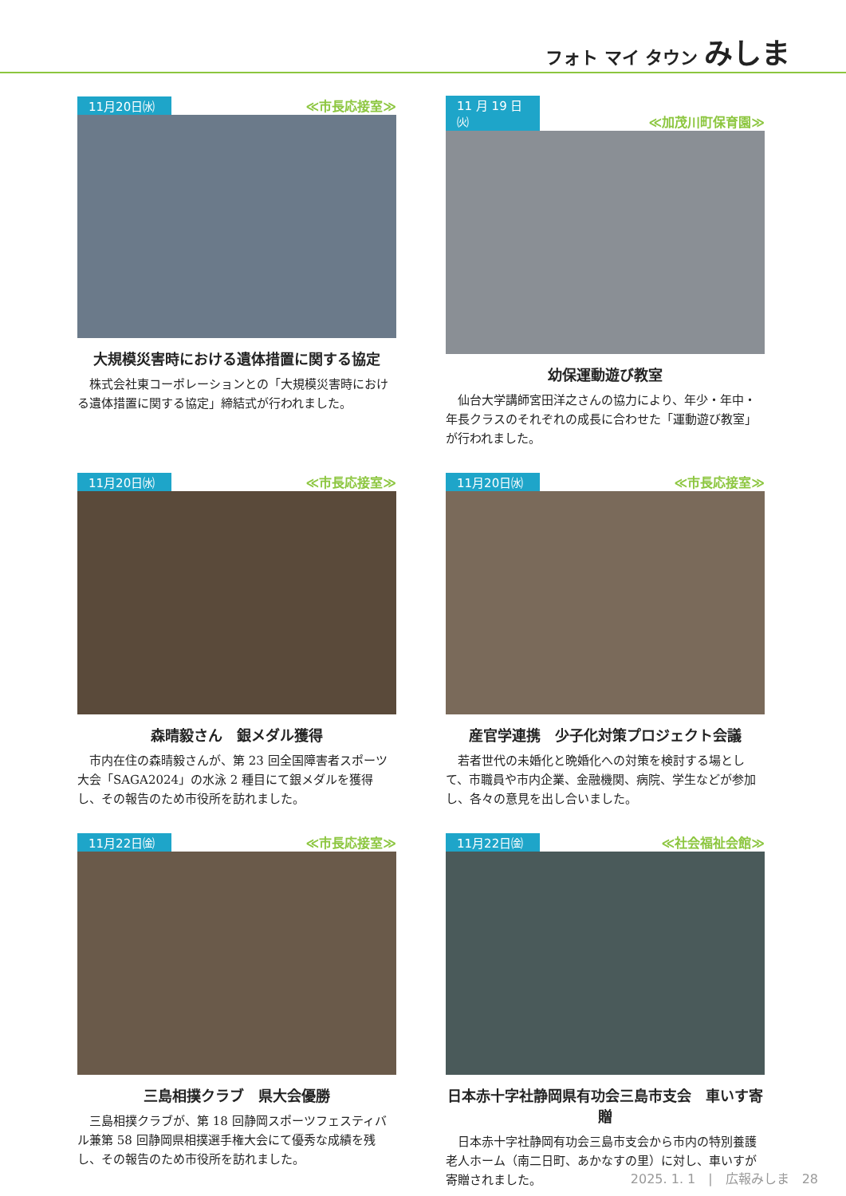フォト マイ タウン みしま
11月20日㈬ ≪市長応接室≫
大規模災害時における遺体措置に関する協定
株式会社東コーポレーションとの「大規模災害時における遺体措置に関する協定」締結式が行われました。
11 月 19 日㈫ ≪加茂川町保育園≫
幼保運動遊び教室
仙台大学講師宮田洋之さんの協力により、年少・年中・年長クラスのそれぞれの成長に合わせた「運動遊び教室」が行われました。
11月20日㈬ ≪市長応接室≫
森晴毅さん　銀メダル獲得
市内在住の森晴毅さんが、第 23 回全国障害者スポーツ大会「SAGA2024」の水泳 2 種目にて銀メダルを獲得し、その報告のため市役所を訪れました。
11月20日㈬ ≪市長応接室≫
産官学連携　少子化対策プロジェクト会議
若者世代の未婚化と晩婚化への対策を検討する場として、市職員や市内企業、金融機関、病院、学生などが参加し、各々の意見を出し合いました。
11月22日㈮ ≪市長応接室≫
三島相撲クラブ　県大会優勝
三島相撲クラブが、第 18 回静岡スポーツフェスティバル兼第 58 回静岡県相撲選手権大会にて優秀な成績を残し、その報告のため市役所を訪れました。
11月22日㈮ ≪社会福祉会館≫
日本赤十字社静岡県有功会三島市支会　車いす寄贈
日本赤十字社静岡有功会三島市支会から市内の特別養護老人ホーム（南二日町、あかなすの里）に対し、車いすが寄贈されました。
2025. 1. 1　|　広報みしま　28